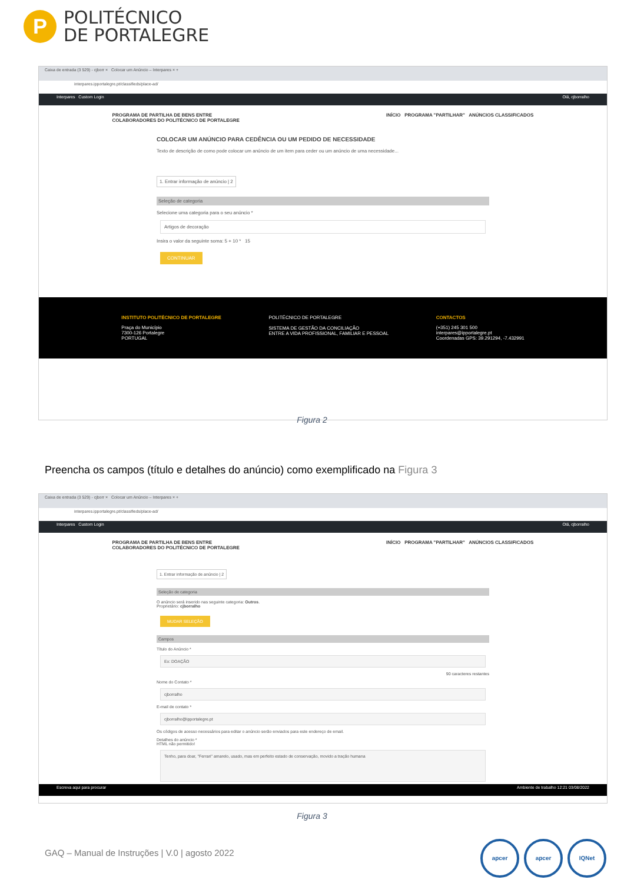P
POLITÉCNICO
DE PORTALEGRE
Caixa de entrada (3 529) - cjborr × Colocar um Anúncio – Interpares × +
interpares.ipportalegre.pt/classifieds/place-ad/
Interpares Custom Login Olá, cjborralho
PROGRAMA DE PARTILHA DE BENS ENTRE
COLABORADORES DO POLITÉCNICO DE PORTALEGRE INÍCIO PROGRAMA "PARTILHAR" ANÚNCIOS CLASSIFICADOS
COLOCAR UM ANÚNCIO PARA CEDÊNCIA OU UM PEDIDO DE NECESSIDADE
Texto de descrição de como pode colocar um anúncio de um item para ceder ou um anúncio de uma necessidade...
1. Entrar informação de anúncio | 2
Seleção de categoria
Selecione uma categoria para o seu anúncio *
Artigos de decoração
Insira o valor da seguinte soma: 5 + 10 * 15
CONTINUAR
INSTITUTO POLITÉCNICO DE PORTALEGRE
Praça do Município
7300-126 Portalegre
PORTUGAL
POLITÉCNICO DE PORTALEGRE
SISTEMA DE GESTÃO DA CONCILIAÇÃO
ENTRE A VIDA PROFISSIONAL, FAMILIAR E PESSOAL
CONTACTOS
(+351) 245 301 500
interpares@ipportalegre.pt
Coordenadas GPS: 39.291294, -7.432991
Figura 2
Preencha os campos (título e detalhes do anúncio) como exemplificado na Figura 3
Caixa de entrada (3 529) - cjborr × Colocar um Anúncio – Interpares × +
interpares.ipportalegre.pt/classifieds/place-ad/
Interpares Custom Login Olá, cjborralho
PROGRAMA DE PARTILHA DE BENS ENTRE
COLABORADORES DO POLITÉCNICO DE PORTALEGRE INÍCIO PROGRAMA "PARTILHAR" ANÚNCIOS CLASSIFICADOS
1. Entrar informação de anúncio | 2
Seleção de categoria
O anúncio será inserido nas seguinte categoria: Outros.
Proprietário: cjborralho
MUDAR SELEÇÃO
Campos
Título do Anúncio *
Ex: DOAÇÃO
90 caracteres restantes
Nome do Contato *
cjborralho
E-mail de contato *
cjborralho@ipportalegre.pt
Os códigos de acesso necessários para editar o anúncio serão enviados para este endereço de email.
Detalhes do anúncio *
HTML não permitido!
Tenho, para doar, "Ferrari" amarelo, usado, mas em perfeito estado de conservação, movido a tração humana
Escreva aqui para procurar Ambiente de trabalho 12:21 03/08/2022
Figura 3
GAQ – Manual de Instruções | V.0 | agosto 2022
apcer apcer IQNet